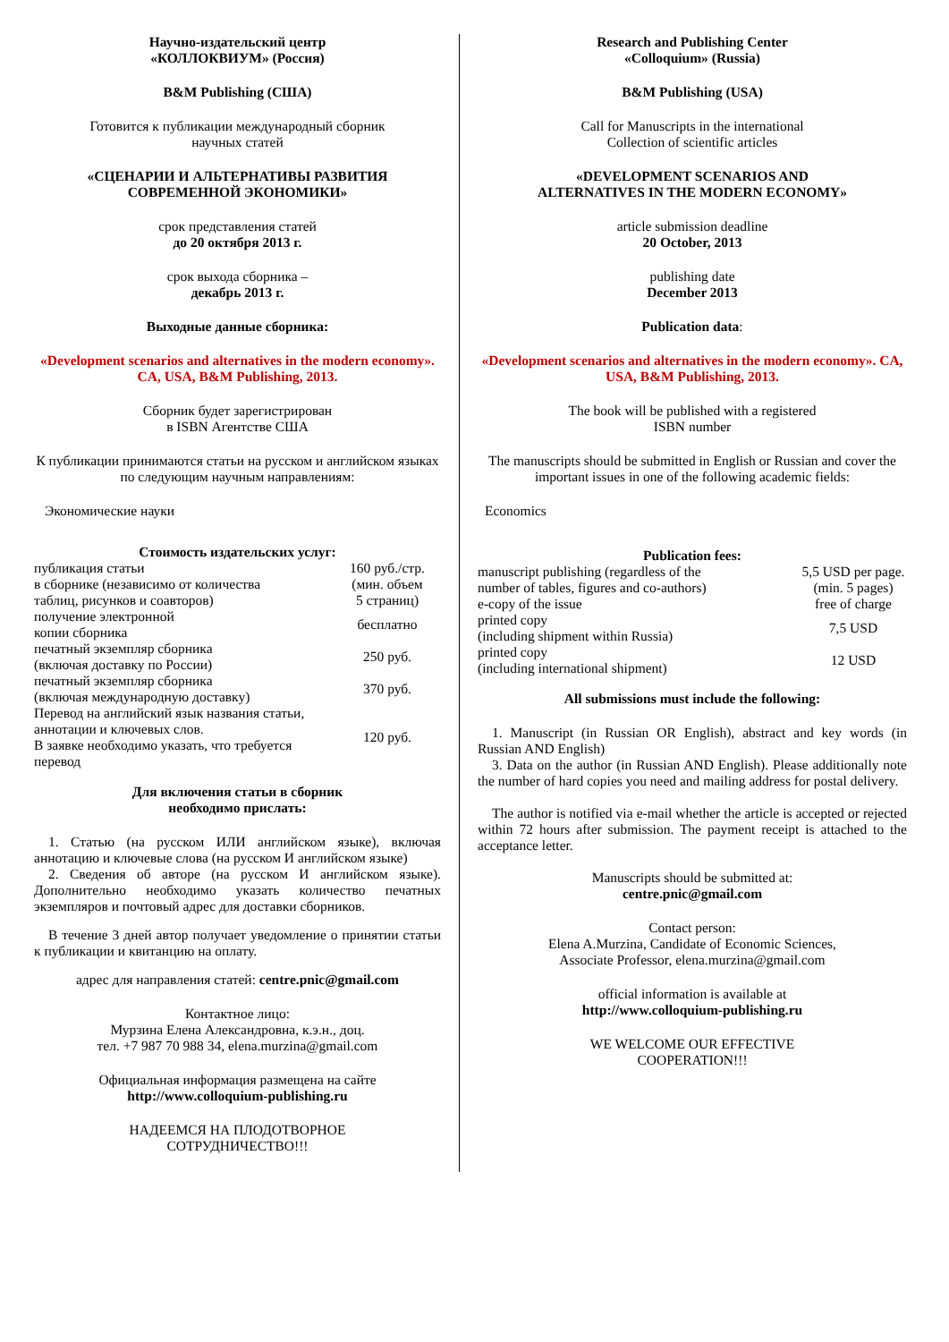Научно-издательский центр
«КОЛЛОКВИУМ» (Россия)
B&M Publishing (США)
Готовится к публикации международный сборник
научных статей
«СЦЕНАРИИ И АЛЬТЕРНАТИВЫ РАЗВИТИЯ
СОВРЕМЕННОЙ ЭКОНОМИКИ»
срок представления статей
до 20 октября 2013 г.
срок выхода сборника –
декабрь 2013 г.
Выходные данные сборника:
«Development scenarios and alternatives in the modern economy». CA, USA, B&M Publishing, 2013.
Сборник будет зарегистрирован
в ISBN Агентстве США
К публикации принимаются статьи на русском и английском языках по следующим научным направлениям:
Экономические науки
Стоимость издательских услуг:
| публикация статьи в сборнике (независимо от количества таблиц, рисунков и соавторов) | 160 руб./стр. (мин. объем 5 страниц) |
| получение электронной копии сборника | бесплатно |
| печатный экземпляр сборника (включая доставку по России) | 250 руб. |
| печатный экземпляр сборника (включая международную доставку) | 370 руб. |
| Перевод на английский язык названия статьи, аннотации и ключевых слов. В заявке необходимо указать, что требуется перевод | 120 руб. |
Для включения статьи в сборник
необходимо прислать:
1. Статью (на русском ИЛИ английском языке), включая аннотацию и ключевые слова (на русском И английском языке)
2. Сведения об авторе (на русском И английском языке). Дополнительно необходимо указать количество печатных экземпляров и почтовый адрес для доставки сборников.
В течение 3 дней автор получает уведомление о принятии статьи к публикации и квитанцию на оплату.
адрес для направления статей: centre.pnic@gmail.com
Контактное лицо:
Мурзина Елена Александровна, к.э.н., доц.
тел. +7 987 70 988 34, elena.murzina@gmail.com
Официальная информация размещена на сайте
http://www.colloquium-publishing.ru
НАДЕЕМСЯ НА ПЛОДОТВОРНОЕ
СОТРУДНИЧЕСТВО!!!
Research and Publishing Center
«Colloquium» (Russia)
B&M Publishing (USA)
Call for Manuscripts in the international
Collection of scientific articles
«DEVELOPMENT SCENARIOS AND
ALTERNATIVES IN THE MODERN ECONOMY»
article submission deadline
20 October, 2013
publishing date
December 2013
Publication data:
«Development scenarios and alternatives in the modern economy». CA, USA, B&M Publishing, 2013.
The book will be published with a registered
ISBN number
The manuscripts should be submitted in English or Russian and cover the important issues in one of the following academic fields:
Economics
Publication fees:
| manuscript publishing (regardless of the number of tables, figures and co-authors) | 5,5 USD per page. (min. 5 pages) |
| e-copy of the issue | free of charge |
| printed copy (including shipment within Russia) | 7,5 USD |
| printed copy (including international shipment) | 12 USD |
All submissions must include the following:
1. Manuscript (in Russian OR English), abstract and key words (in Russian AND English)
3. Data on the author (in Russian AND English). Please additionally note the number of hard copies you need and mailing address for postal delivery.
The author is notified via e-mail whether the article is accepted or rejected within 72 hours after submission. The payment receipt is attached to the acceptance letter.
Manuscripts should be submitted at:
centre.pnic@gmail.com
Contact person:
Elena A.Murzina, Candidate of Economic Sciences,
Associate Professor, elena.murzina@gmail.com
official information is available at
http://www.colloquium-publishing.ru
WE WELCOME OUR EFFECTIVE
COOPERATION!!!